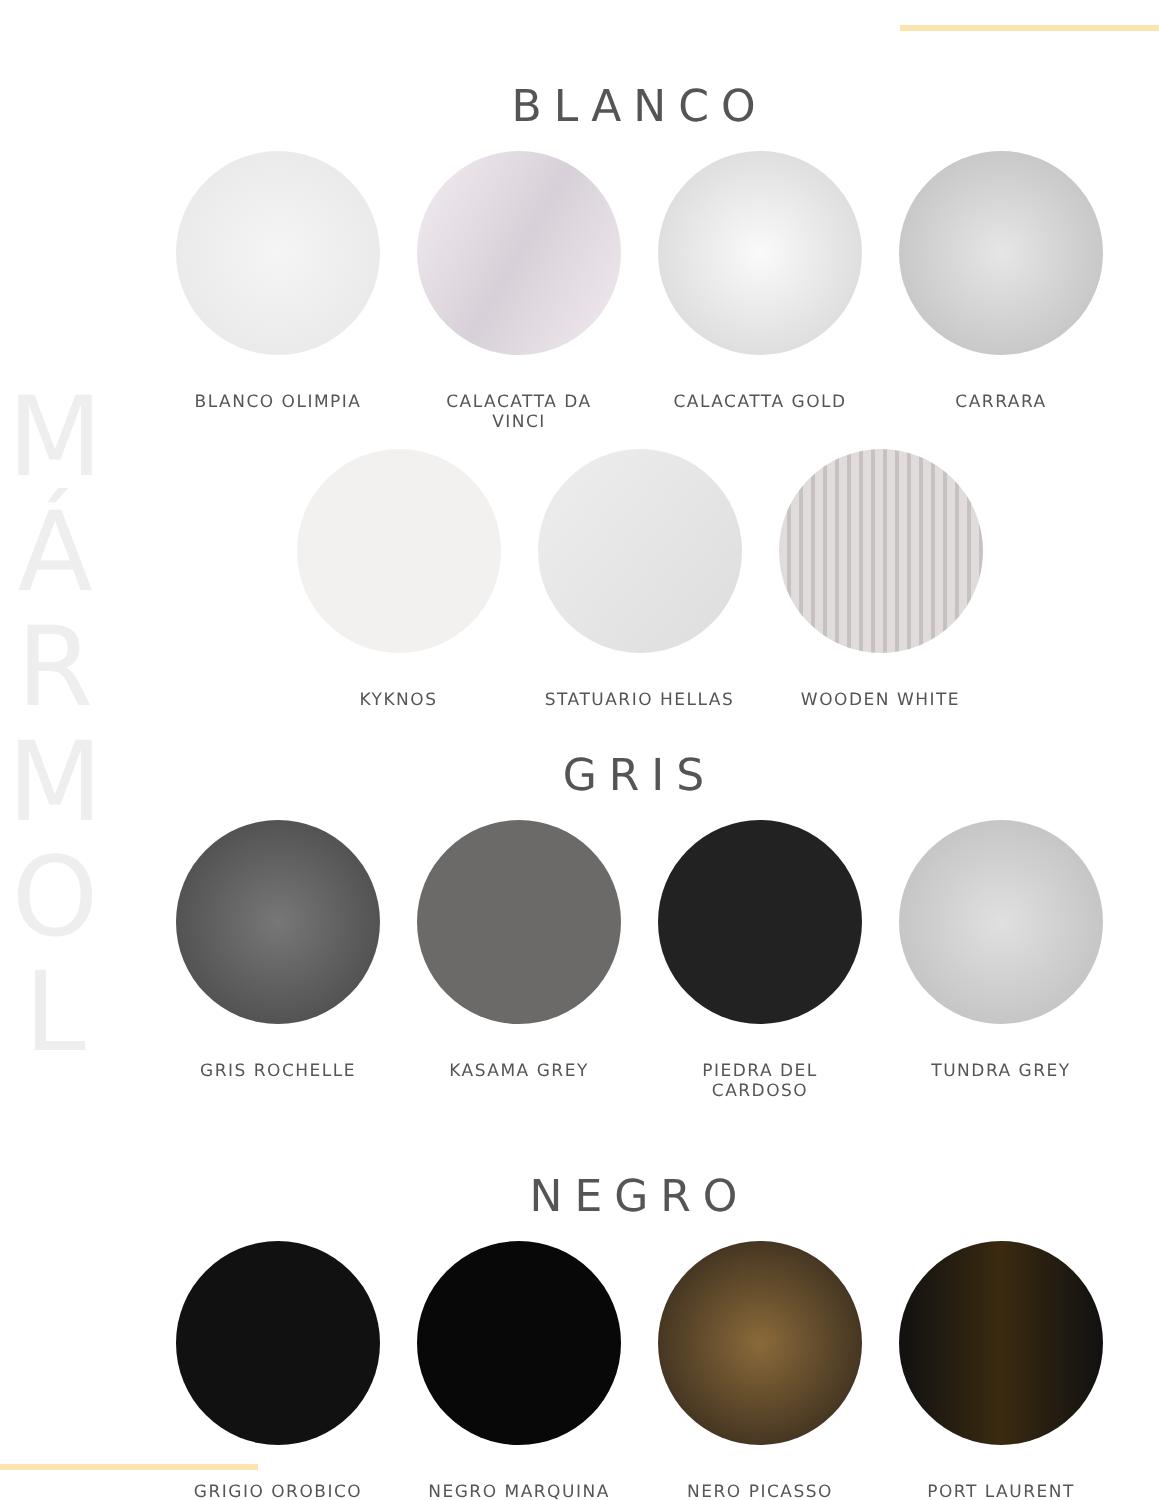M
Á
R
M
O
L
BLANCO
BLANCO OLIMPIA CALACATTA DA VINCI
CALACATTA GOLD CARRARA
KYKNOS STATUARIO HELLAS WOODEN WHITE
GRIS
GRIS ROCHELLE KASAMA GREY PIEDRA DEL CARDOSO
TUNDRA GREY
NEGRO
GRIGIO OROBICO NEGRO MARQUINA NERO PICASSO PORT LAURENT